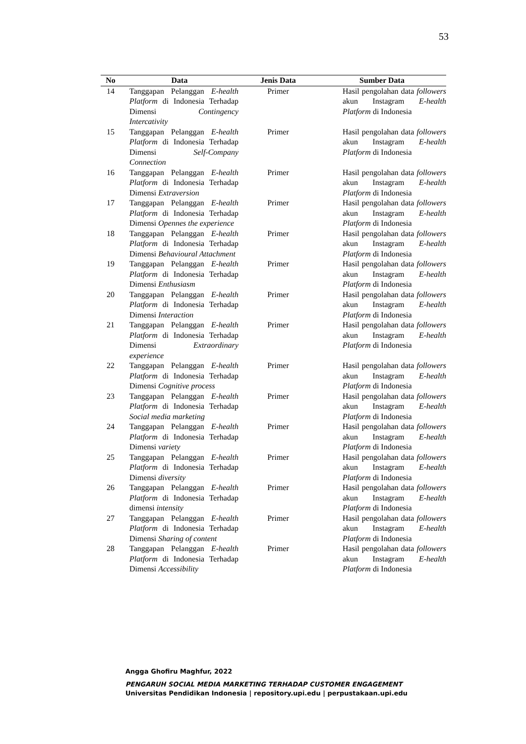53
| No | Data | Jenis Data | Sumber Data |
| --- | --- | --- | --- |
| 14 | Tanggapan Pelanggan E-health Platform di Indonesia Terhadap Dimensi Contingency Intercativity | Primer | Hasil pengolahan data followers akun Instagram E-health Platform di Indonesia |
| 15 | Tanggapan Pelanggan E-health Platform di Indonesia Terhadap Dimensi Self-Company Connection | Primer | Hasil pengolahan data followers akun Instagram E-health Platform di Indonesia |
| 16 | Tanggapan Pelanggan E-health Platform di Indonesia Terhadap Dimensi Extraversion | Primer | Hasil pengolahan data followers akun Instagram E-health Platform di Indonesia |
| 17 | Tanggapan Pelanggan E-health Platform di Indonesia Terhadap Dimensi Opennes the experience | Primer | Hasil pengolahan data followers akun Instagram E-health Platform di Indonesia |
| 18 | Tanggapan Pelanggan E-health Platform di Indonesia Terhadap Dimensi Behavioural Attachment | Primer | Hasil pengolahan data followers akun Instagram E-health Platform di Indonesia |
| 19 | Tanggapan Pelanggan E-health Platform di Indonesia Terhadap Dimensi Enthusiasm | Primer | Hasil pengolahan data followers akun Instagram E-health Platform di Indonesia |
| 20 | Tanggapan Pelanggan E-health Platform di Indonesia Terhadap Dimensi Interaction | Primer | Hasil pengolahan data followers akun Instagram E-health Platform di Indonesia |
| 21 | Tanggapan Pelanggan E-health Platform di Indonesia Terhadap Dimensi Extraordinary experience | Primer | Hasil pengolahan data followers akun Instagram E-health Platform di Indonesia |
| 22 | Tanggapan Pelanggan E-health Platform di Indonesia Terhadap Dimensi Cognitive process | Primer | Hasil pengolahan data followers akun Instagram E-health Platform di Indonesia |
| 23 | Tanggapan Pelanggan E-health Platform di Indonesia Terhadap Social media marketing | Primer | Hasil pengolahan data followers akun Instagram E-health Platform di Indonesia |
| 24 | Tanggapan Pelanggan E-health Platform di Indonesia Terhadap Dimensi variety | Primer | Hasil pengolahan data followers akun Instagram E-health Platform di Indonesia |
| 25 | Tanggapan Pelanggan E-health Platform di Indonesia Terhadap Dimensi diversity | Primer | Hasil pengolahan data followers akun Instagram E-health Platform di Indonesia |
| 26 | Tanggapan Pelanggan E-health Platform di Indonesia Terhadap dimensi intensity | Primer | Hasil pengolahan data followers akun Instagram E-health Platform di Indonesia |
| 27 | Tanggapan Pelanggan E-health Platform di Indonesia Terhadap Dimensi Sharing of content | Primer | Hasil pengolahan data followers akun Instagram E-health Platform di Indonesia |
| 28 | Tanggapan Pelanggan E-health Platform di Indonesia Terhadap Dimensi Accessibility | Primer | Hasil pengolahan data followers akun Instagram E-health Platform di Indonesia |
Angga Ghofiru Maghfur, 2022
PENGARUH SOCIAL MEDIA MARKETING TERHADAP CUSTOMER ENGAGEMENT
Universitas Pendidikan Indonesia | repository.upi.edu | perpustakaan.upi.edu